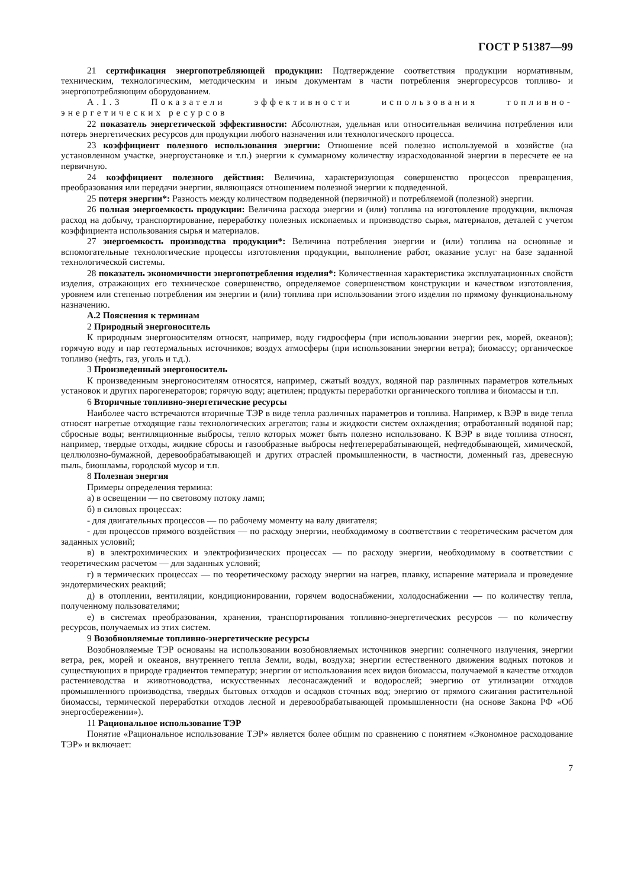ГОСТ Р 51387—99
21 сертификация энергопотребляющей продукции: Подтверждение соответствия продукции нормативным, техническим, технологическим, методическим и иным документам в части потребления энергоресурсов топливо- и энергопотребляющим оборудованием.
А.1.3 Показатели эффективности использования топливно-энергетических ресурсов
22 показатель энергетической эффективности: Абсолютная, удельная или относительная величина потребления или потерь энергетических ресурсов для продукции любого назначения или технологического процесса.
23 коэффициент полезного использования энергии: Отношение всей полезно используемой в хозяйстве (на установленном участке, энергоустановке и т.п.) энергии к суммарному количеству израсходованной энергии в пересчете ее на первичную.
24 коэффициент полезного действия: Величина, характеризующая совершенство процессов превращения, преобразования или передачи энергии, являющаяся отношением полезной энергии к подведенной.
25 потеря энергии*: Разность между количеством подведенной (первичной) и потребляемой (полезной) энергии.
26 полная энергоемкость продукции: Величина расхода энергии и (или) топлива на изготовление продукции, включая расход на добычу, транспортирование, переработку полезных ископаемых и производство сырья, материалов, деталей с учетом коэффициента использования сырья и материалов.
27 энергоемкость производства продукции*: Величина потребления энергии и (или) топлива на основные и вспомогательные технологические процессы изготовления продукции, выполнение работ, оказание услуг на базе заданной технологической системы.
28 показатель экономичности энергопотребления изделия*: Количественная характеристика эксплуатационных свойств изделия, отражающих его техническое совершенство, определяемое совершенством конструкции и качеством изготовления, уровнем или степенью потребления им энергии и (или) топлива при использовании этого изделия по прямому функциональному назначению.
А.2 Пояснения к терминам
2 Природный энергоноситель
К природным энергоносителям относят, например, воду гидросферы (при использовании энергии рек, морей, океанов); горячую воду и пар геотермальных источников; воздух атмосферы (при использовании энергии ветра); биомассу; органическое топливо (нефть, газ, уголь и т.д.).
3 Произведенный энергоноситель
К произведенным энергоносителям относятся, например, сжатый воздух, водяной пар различных параметров котельных установок и других парогенераторов; горячую воду; ацетилен; продукты переработки органического топлива и биомассы и т.п.
6 Вторичные топливно-энергетические ресурсы
Наиболее часто встречаются вторичные ТЭР в виде тепла различных параметров и топлива. Например, к ВЭР в виде тепла относят нагретые отходящие газы технологических агрегатов; газы и жидкости систем охлаждения; отработанный водяной пар; сбросные воды; вентиляционные выбросы, тепло которых может быть полезно использовано. К ВЭР в виде топлива относят, например, твердые отходы, жидкие сбросы и газообразные выбросы нефтеперерабатывающей, нефтедобывающей, химической, целлюлозно-бумажной, деревообрабатывающей и других отраслей промышленности, в частности, доменный газ, древесную пыль, биошламы, городской мусор и т.п.
8 Полезная энергия
Примеры определения термина:
а) в освещении — по световому потоку ламп;
б) в силовых процессах:
- для двигательных процессов — по рабочему моменту на валу двигателя;
- для процессов прямого воздействия — по расходу энергии, необходимому в соответствии с теоретическим расчетом для заданных условий;
в) в электрохимических и электрофизических процессах — по расходу энергии, необходимому в соответствии с теоретическим расчетом — для заданных условий;
г) в термических процессах — по теоретическому расходу энергии на нагрев, плавку, испарение материала и проведение эндотермических реакций;
д) в отоплении, вентиляции, кондиционировании, горячем водоснабжении, холодоснабжении — по количеству тепла, полученному пользователями;
е) в системах преобразования, хранения, транспортирования топливно-энергетических ресурсов — по количеству ресурсов, получаемых из этих систем.
9 Возобновляемые топливно-энергетические ресурсы
Возобновляемые ТЭР основаны на использовании возобновляемых источников энергии: солнечного излучения, энергии ветра, рек, морей и океанов, внутреннего тепла Земли, воды, воздуха; энергии естественного движения водных потоков и существующих в природе градиентов температур; энергии от использования всех видов биомассы, получаемой в качестве отходов растениеводства и животноводства, искусственных лесонасаждений и водорослей; энергию от утилизации отходов промышленного производства, твердых бытовых отходов и осадков сточных вод; энергию от прямого сжигания растительной биомассы, термической переработки отходов лесной и деревообрабатывающей промышленности (на основе Закона РФ «Об энергосбережении»).
11 Рациональное использование ТЭР
Понятие «Рациональное использование ТЭР» является более общим по сравнению с понятием «Экономное расходование ТЭР» и включает:
7